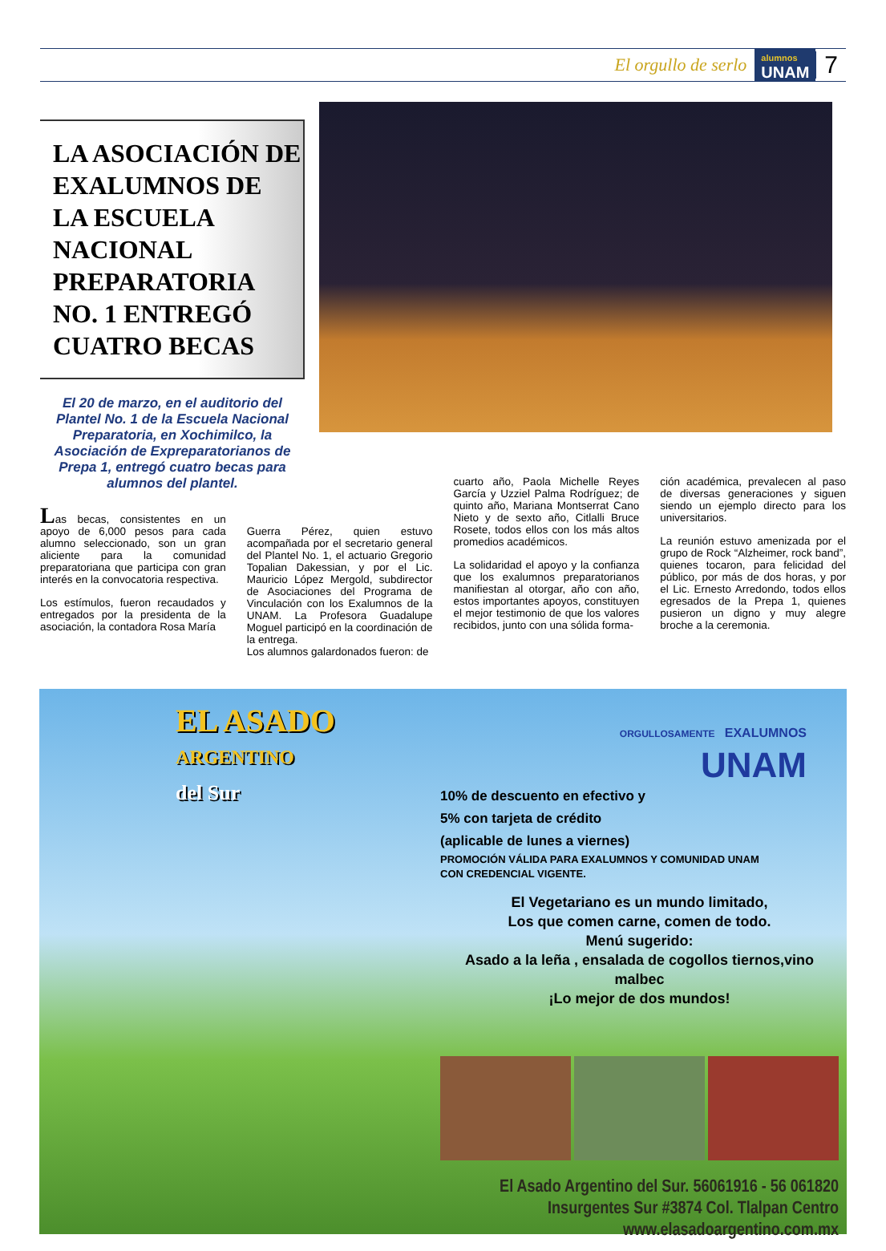El orgullo de serlo alumnos
UNAM 7
LA ASOCIACIÓN DE EXALUMNOS DE LA ESCUELA NACIONAL PREPARATORIA NO. 1 ENTREGÓ CUATRO BECAS
El 20 de marzo, en el auditorio del Plantel No. 1 de la Escuela Nacional Preparatoria, en Xochimilco, la Asociación de Expreparatorianos de Prepa 1, entregó cuatro becas para alumnos del plantel.
Las becas, consistentes en un apoyo de 6,000 pesos para cada alumno seleccionado, son un gran aliciente para la comunidad preparatoriana que participa con gran interés en la convocatoria respectiva.
Los estímulos, fueron recaudados y entregados por la presidenta de la asociación, la contadora Rosa María
Guerra Pérez, quien estuvo acompañada por el secretario general del Plantel No. 1, el actuario Gregorio Topalian Dakessian, y por el Lic. Mauricio López Mergold, subdirector de Asociaciones del Programa de Vinculación con los Exalumnos de la UNAM. La Profesora Guadalupe Moguel participó en la coordinación de la entrega.
Los alumnos galardonados fueron: de
cuarto año, Paola Michelle Reyes García y Uzziel Palma Rodríguez; de quinto año, Mariana Montserrat Cano Nieto y de sexto año, Citlalli Bruce Rosete, todos ellos con los más altos promedios académicos.
La solidaridad el apoyo y la confianza que los exalumnos preparatorianos manifiestan al otorgar, año con año, estos importantes apoyos, constituyen el mejor testimonio de que los valores recibidos, junto con una sólida forma-
ción académica, prevalecen al paso de diversas generaciones y siguen siendo un ejemplo directo para los universitarios.
La reunión estuvo amenizada por el grupo de Rock “Alzheimer, rock band”, quienes tocaron, para felicidad del público, por más de dos horas, y por el Lic. Ernesto Arredondo, todos ellos egresados de la Prepa 1, quienes pusieron un digno y muy alegre broche a la ceremonia.
EL ASADO
ARGENTINO
del Sur
ORGULLOSAMENTE EXALUMNOS
UNAM
10% de descuento en efectivo y
5% con tarjeta de crédito
(aplicable de lunes a viernes)
PROMOCIÓN VÁLIDA PARA EXALUMNOS Y COMUNIDAD UNAM
CON CREDENCIAL VIGENTE.
El Vegetariano es un mundo limitado,
Los que comen carne, comen de todo.
Menú sugerido:
Asado a la leña , ensalada de cogollos tiernos,vino malbec
¡Lo mejor de dos mundos!
El Asado Argentino del Sur. 56061916 - 56 061820
Insurgentes Sur #3874 Col. Tlalpan Centro
www.elasadoargentino.com.mx